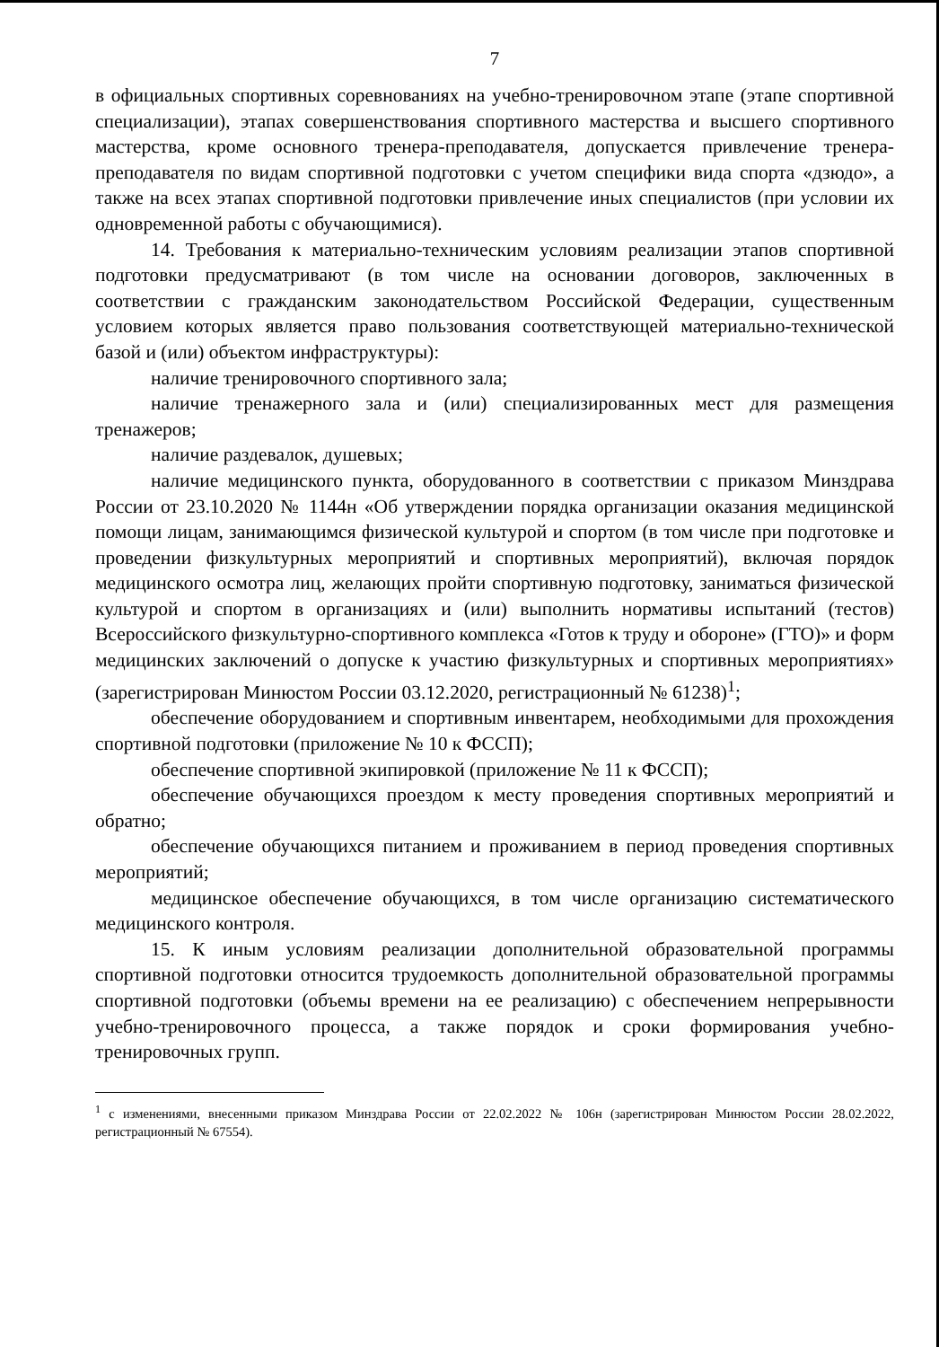7
в официальных спортивных соревнованиях на учебно-тренировочном этапе (этапе спортивной специализации), этапах совершенствования спортивного мастерства и высшего спортивного мастерства, кроме основного тренера-преподавателя, допускается привлечение тренера-преподавателя по видам спортивной подготовки с учетом специфики вида спорта «дзюдо», а также на всех этапах спортивной подготовки привлечение иных специалистов (при условии их одновременной работы с обучающимися).
14. Требования к материально-техническим условиям реализации этапов спортивной подготовки предусматривают (в том числе на основании договоров, заключенных в соответствии с гражданским законодательством Российской Федерации, существенным условием которых является право пользования соответствующей материально-технической базой и (или) объектом инфраструктуры):
наличие тренировочного спортивного зала;
наличие тренажерного зала и (или) специализированных мест для размещения тренажеров;
наличие раздевалок, душевых;
наличие медицинского пункта, оборудованного в соответствии с приказом Минздрава России от 23.10.2020 № 1144н «Об утверждении порядка организации оказания медицинской помощи лицам, занимающимся физической культурой и спортом (в том числе при подготовке и проведении физкультурных мероприятий и спортивных мероприятий), включая порядок медицинского осмотра лиц, желающих пройти спортивную подготовку, заниматься физической культурой и спортом в организациях и (или) выполнить нормативы испытаний (тестов) Всероссийского физкультурно-спортивного комплекса «Готов к труду и обороне» (ГТО)» и форм медицинских заключений о допуске к участию физкультурных и спортивных мероприятиях» (зарегистрирован Минюстом России 03.12.2020, регистрационный № 61238)<sup>1</sup>;
обеспечение оборудованием и спортивным инвентарем, необходимыми для прохождения спортивной подготовки (приложение № 10 к ФССП);
обеспечение спортивной экипировкой (приложение № 11 к ФССП);
обеспечение обучающихся проездом к месту проведения спортивных мероприятий и обратно;
обеспечение обучающихся питанием и проживанием в период проведения спортивных мероприятий;
медицинское обеспечение обучающихся, в том числе организацию систематического медицинского контроля.
15. К иным условиям реализации дополнительной образовательной программы спортивной подготовки относится трудоемкость дополнительной образовательной программы спортивной подготовки (объемы времени на ее реализацию) с обеспечением непрерывности учебно-тренировочного процесса, а также порядок и сроки формирования учебно-тренировочных групп.
<sup>1</sup> с изменениями, внесенными приказом Минздрава России от 22.02.2022 № 106н (зарегистрирован Минюстом России 28.02.2022, регистрационный № 67554).